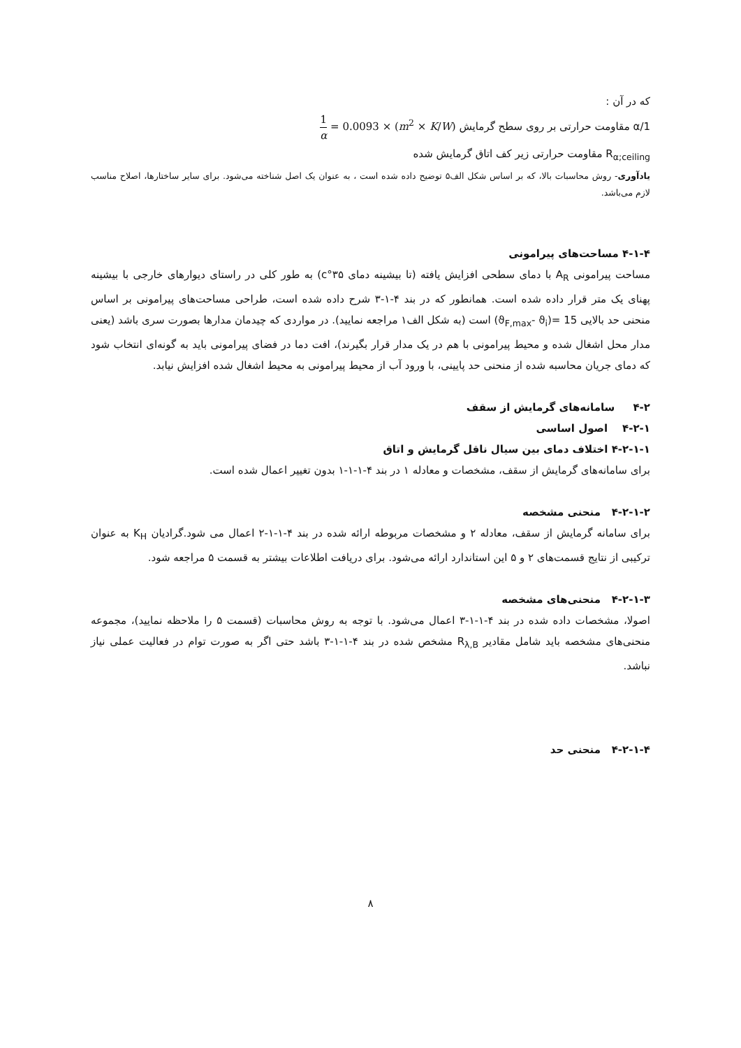که در آن :
1/α مقاومت حرارتی بر روی سطح گرمایش 1 α = 0.0093 × (m<sup>2</sup> × K/W)
R<sub>α;ceiling</sub> مقاومت حرارتی زیر کف اتاق گرمایش شده
یادآوری- روش محاسبات بالا، که بر اساس شکل الف۵ توضیح داده شده است ، به عنوان یک اصل شناخته می‌شود. برای سایر ساختارها، اصلاح مناسب لازم می‌باشد.
۴-۱-۴ مساحت‌های پیرامونی
مساحت پیرامونی A<sub>R</sub> با دمای سطحی افزایش یافته (تا بیشینه دمای ۳۵°c) به طور کلی در راستای دیوارهای خارجی با بیشینه پهنای یک متر قرار داده شده است. همانطور که در بند ۴-۱-۳ شرح داده شده است، طراحی مساحت‌های پیرامونی بر اساس منحنی حد بالایی (ϑ<sub>F,max</sub>- ϑ<sub>i</sub>)= 15 است (به شکل الف۱ مراجعه نمایید). در مواردی که چیدمان مدارها بصورت سری باشد (یعنی مدار محل اشغال شده و محیط پیرامونی با هم در یک مدار قرار بگیرند)، افت دما در فضای پیرامونی باید به گونه‌ای انتخاب شود که دمای جریان محاسبه شده از منحنی حد پایینی، با ورود آب از محیط پیرامونی به محیط اشغال شده افزایش نیابد.
۴-۲ سامانه‌های گرمایش از سقف
۴-۲-۱ اصول اساسی
۴-۲-۱-۱ اختلاف دمای بین سیال ناقل گرمایش و اتاق
برای سامانه‌های گرمایش از سقف، مشخصات و معادله ۱ در بند ۴-۱-۱-۱ بدون تغییر اعمال شده است.
۴-۲-۱-۲ منحنی مشخصه
برای سامانه گرمایش از سقف، معادله ۲ و مشخصات مربوطه ارائه شده در بند ۴-۱-۱-۲ اعمال می شود.گرادیان K<sub>H</sub> به عنوان ترکیبی از نتایج قسمت‌های ۲ و ۵ این استاندارد ارائه می‌شود. برای دریافت اطلاعات بیشتر به قسمت ۵ مراجعه شود.
۴-۲-۱-۳ منحنی‌های مشخصه
اصولا، مشخصات داده شده در بند ۴-۱-۱-۳ اعمال می‌شود. با توجه به روش محاسبات (قسمت ۵ را ملاحظه نمایید)، مجموعه منحنی‌های مشخصه باید شامل مقادیر R<sub>λ,B</sub> مشخص شده در بند ۴-۱-۱-۳ باشد حتی اگر به صورت توام در فعالیت عملی نیاز نباشد.
۴-۲-۱-۴ منحنی حد
۸